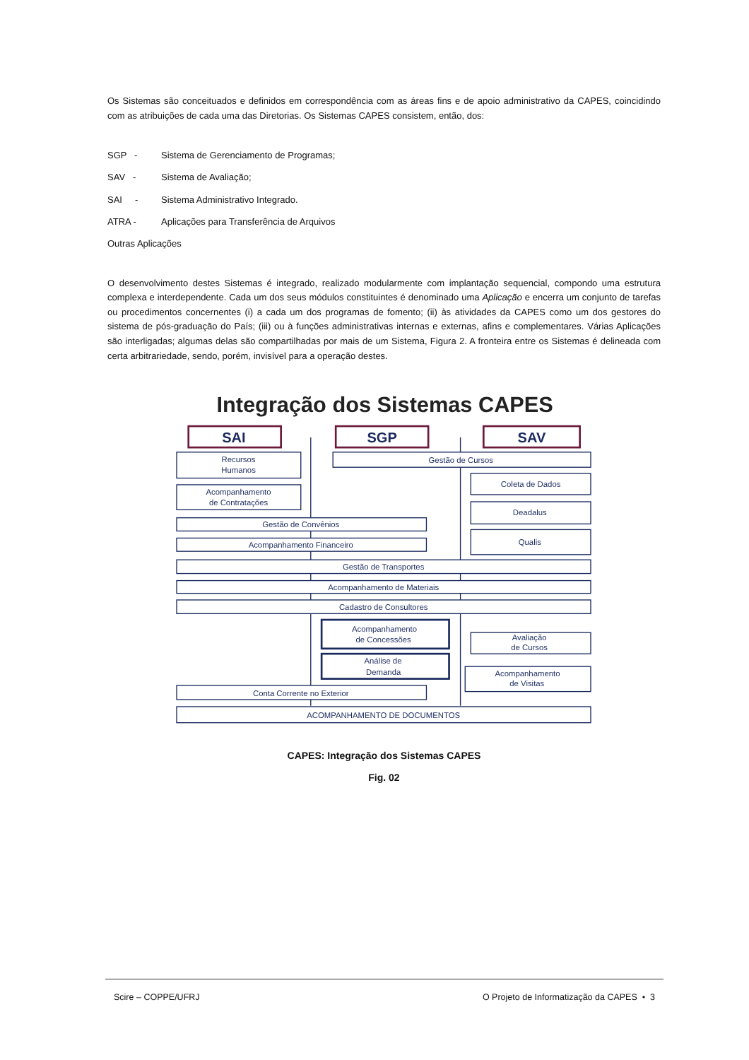Os Sistemas são conceituados e definidos em correspondência com as áreas fins e de apoio administrativo da CAPES, coincidindo com as atribuições de cada uma das Diretorias. Os Sistemas CAPES consistem, então, dos:
SGP - Sistema de Gerenciamento de Programas;
SAV - Sistema de Avaliação;
SAI - Sistema Administrativo Integrado.
ATRA - Aplicações para Transferência de Arquivos
Outras Aplicações
O desenvolvimento destes Sistemas é integrado, realizado modularmente com implantação sequencial, compondo uma estrutura complexa e interdependente. Cada um dos seus módulos constituintes é denominado uma Aplicação e encerra um conjunto de tarefas ou procedimentos concernentes (i) a cada um dos programas de fomento; (ii) às atividades da CAPES como um dos gestores do sistema de pós-graduação do País; (iii) ou à funções administrativas internas e externas, afins e complementares. Várias Aplicações são interligadas; algumas delas são compartilhadas por mais de um Sistema, Figura 2. A fronteira entre os Sistemas é delineada com certa arbitrariedade, sendo, porém, invisível para a operação destes.
Integração dos Sistemas CAPES
SAI
SGP
SAV
Recursos
Humanos
Gestão de Cursos
Acompanhamento
de Contratações
Coleta de Dados
Deadalus
Gestão de Convênios
Qualis
Acompanhamento Financeiro
Gestão de Transportes
Acompanhamento de Materiais
Cadastro de Consultores
Acompanhamento
de Concessões
Avaliação
de Cursos
Análise de
Demanda
Acompanhamento
de Visitas
Conta Corrente no Exterior
ACOMPANHAMENTO DE DOCUMENTOS
CAPES: Integração dos Sistemas CAPES
Fig. 02
Scire – COPPE/UFRJ O Projeto de Informatização da CAPES • 3